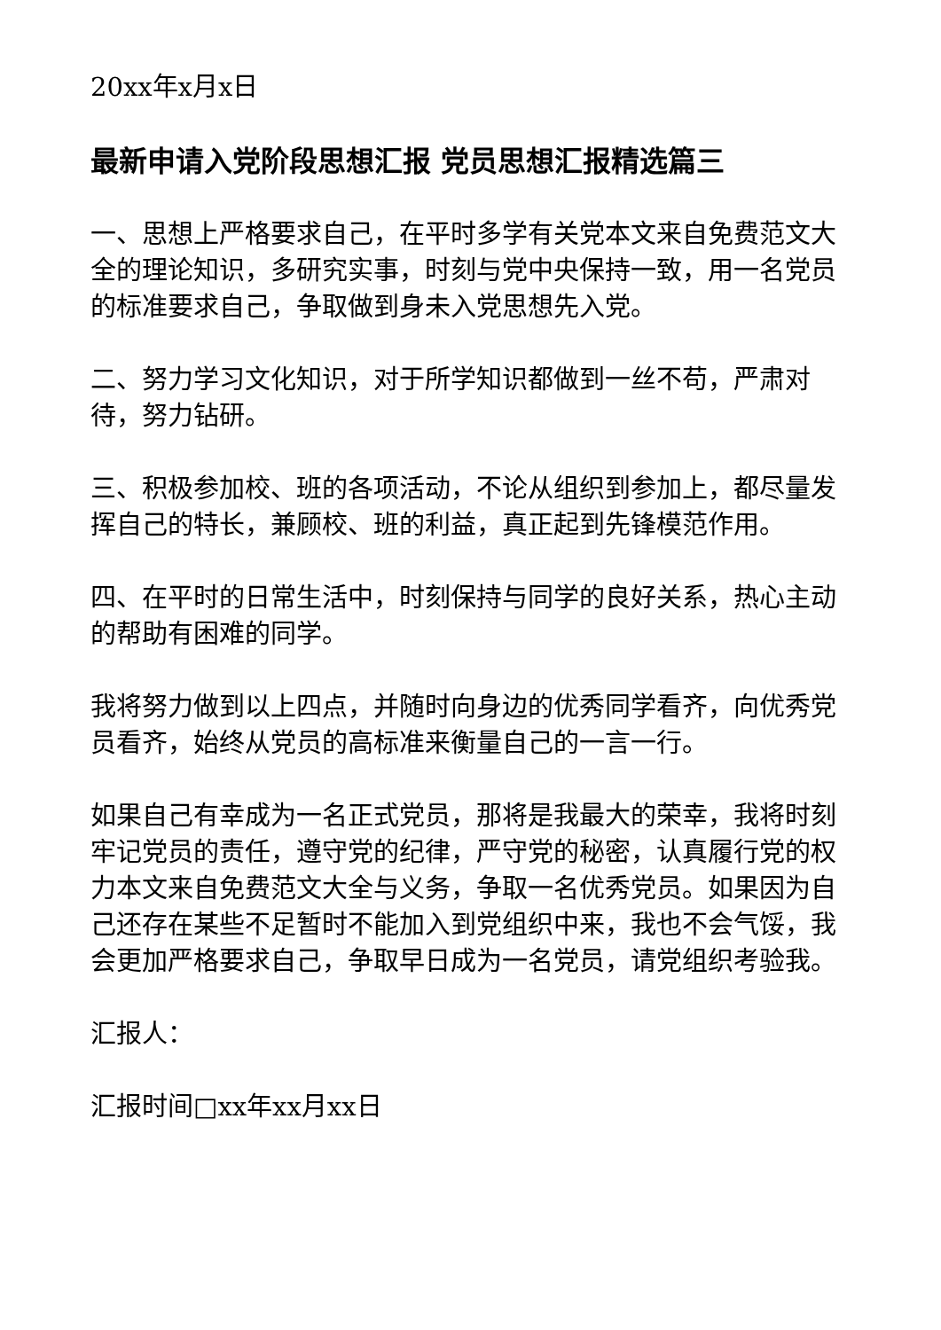20xx年x月x日
最新申请入党阶段思想汇报 党员思想汇报精选篇三
一、思想上严格要求自己，在平时多学有关党本文来自免费范文大全的理论知识，多研究实事，时刻与党中央保持一致，用一名党员的标准要求自己，争取做到身未入党思想先入党。
二、努力学习文化知识，对于所学知识都做到一丝不苟，严肃对待，努力钻研。
三、积极参加校、班的各项活动，不论从组织到参加上，都尽量发挥自己的特长，兼顾校、班的利益，真正起到先锋模范作用。
四、在平时的日常生活中，时刻保持与同学的良好关系，热心主动的帮助有困难的同学。
我将努力做到以上四点，并随时向身边的优秀同学看齐，向优秀党员看齐，始终从党员的高标准来衡量自己的一言一行。
如果自己有幸成为一名正式党员，那将是我最大的荣幸，我将时刻牢记党员的责任，遵守党的纪律，严守党的秘密，认真履行党的权力本文来自免费范文大全与义务，争取一名优秀党员。如果因为自己还存在某些不足暂时不能加入到党组织中来，我也不会气馁，我会更加严格要求自己，争取早日成为一名党员，请党组织考验我。
汇报人：
汇报时间□xx年xx月xx日